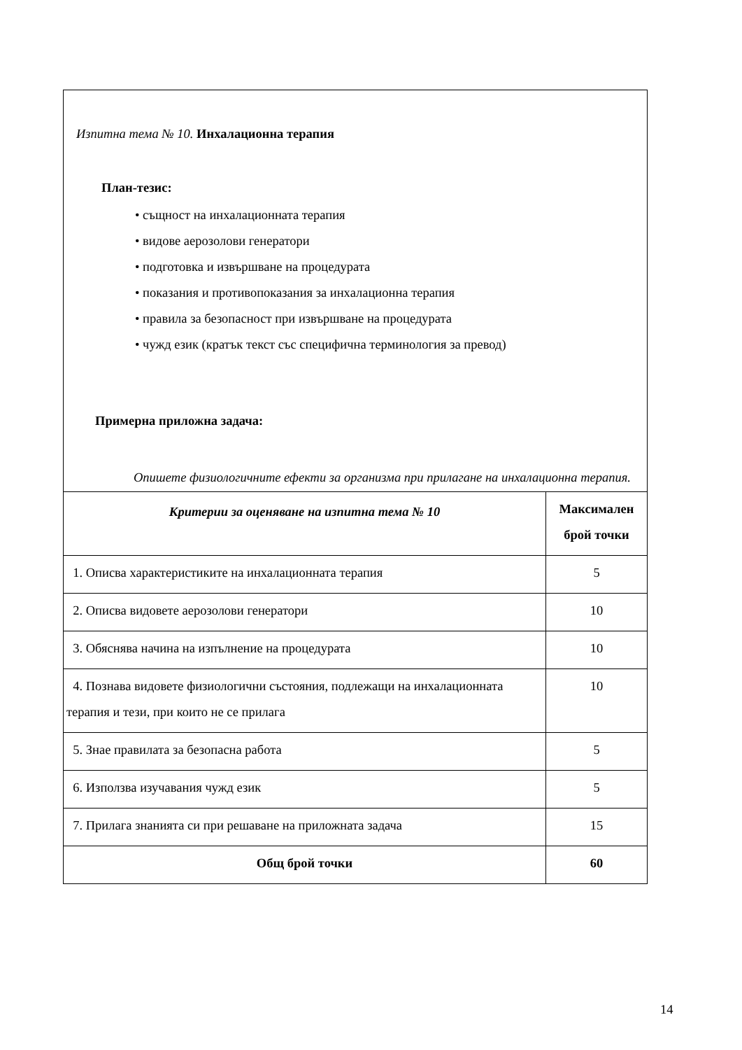Изпитна тема № 10. Инхалационна терапия
План-тезис:
• същност на инхалационната терапия
• видове аерозолови генератори
• подготовка и извършване на процедурата
• показания и противопоказания за инхалационна терапия
• правила за безопасност при извършване на процедурата
• чужд език (кратък текст със специфична терминология за превод)
Примерна приложна задача:
Опишете физиологичните ефекти за организма при прилагане на инхалационна терапия.
| Критерии за оценяване на изпитна тема № 10 | Максимален брой точки |
| --- | --- |
| 1. Описва характеристиките на инхалационната терапия | 5 |
| 2. Описва видовете аерозолови генератори | 10 |
| 3. Обяснява начина на изпълнение на процедурата | 10 |
| 4. Познава видовете физиологични състояния, подлежащи на инхалационната терапия и тези, при които не се прилага | 10 |
| 5. Знае правилата за безопасна работа | 5 |
| 6. Използва изучавания чужд език | 5 |
| 7. Прилага знанията си при решаване на приложната задача | 15 |
| Общ брой точки | 60 |
14